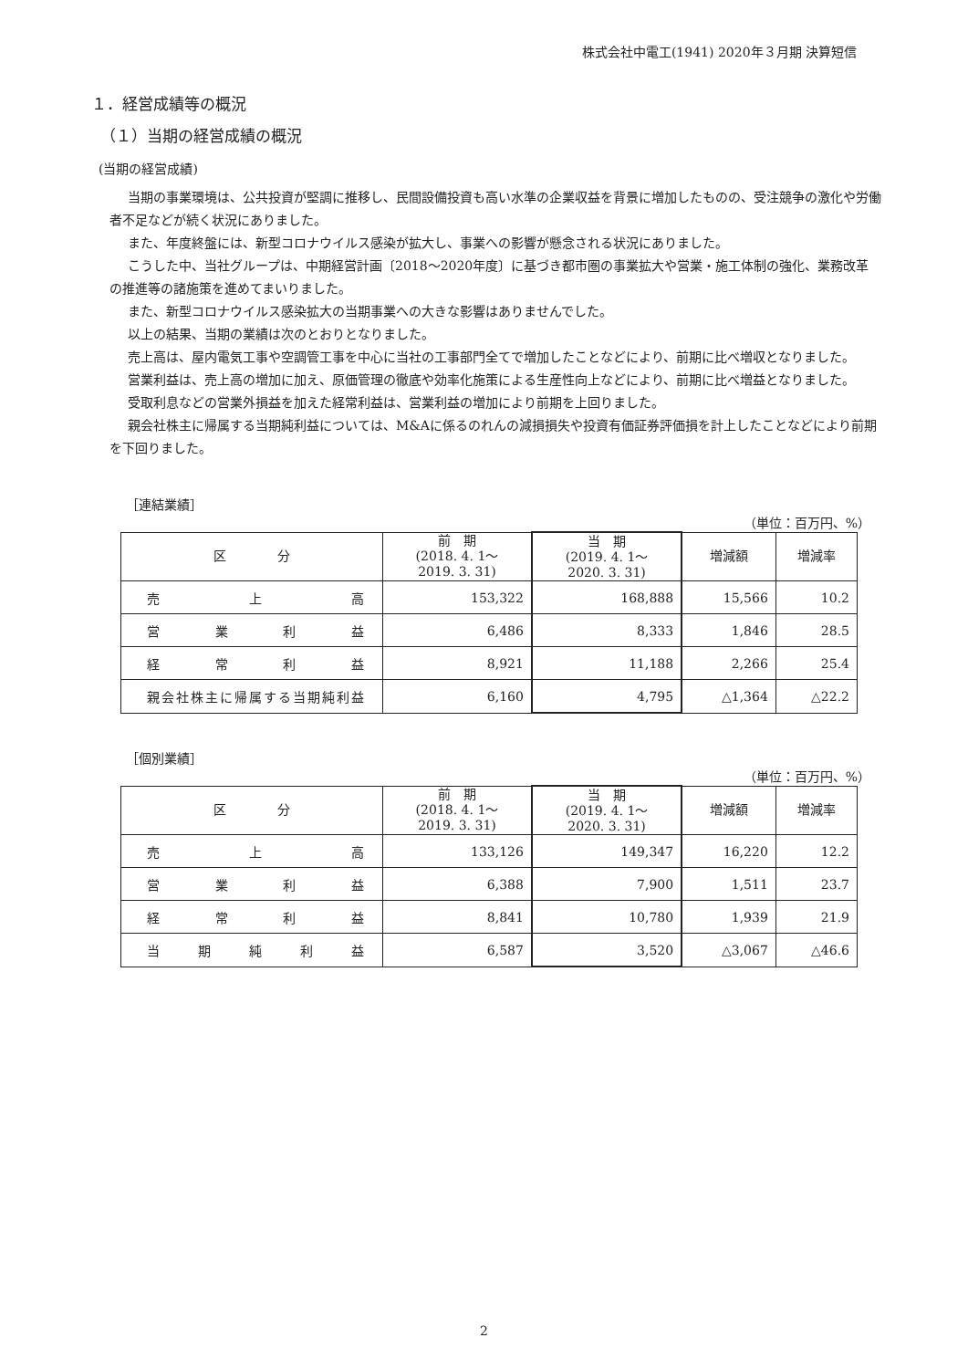株式会社中電工(1941) 2020年３月期 決算短信
１．経営成績等の概況
（１）当期の経営成績の概況
(当期の経営成績)
当期の事業環境は、公共投資が堅調に推移し、民間設備投資も高い水準の企業収益を背景に増加したものの、受注競争の激化や労働者不足などが続く状況にありました。
また、年度終盤には、新型コロナウイルス感染が拡大し、事業への影響が懸念される状況にありました。
こうした中、当社グループは、中期経営計画〔2018～2020年度〕に基づき都市圏の事業拡大や営業・施工体制の強化、業務改革の推進等の諸施策を進めてまいりました。
また、新型コロナウイルス感染拡大の当期事業への大きな影響はありませんでした。
以上の結果、当期の業績は次のとおりとなりました。
売上高は、屋内電気工事や空調管工事を中心に当社の工事部門全てで増加したことなどにより、前期に比べ増収となりました。
営業利益は、売上高の増加に加え、原価管理の徹底や効率化施策による生産性向上などにより、前期に比べ増益となりました。
受取利息などの営業外損益を加えた経常利益は、営業利益の増加により前期を上回りました。
親会社株主に帰属する当期純利益については、M&Aに係るのれんの減損損失や投資有価証券評価損を計上したことなどにより前期を下回りました。
［連結業績］
（単位：百万円、%）
| 区 分 | 前 期 (2018. 4. 1～ 2019. 3. 31) | 当 期 (2019. 4. 1～ 2020. 3. 31) | 増減額 | 増減率 |
| --- | --- | --- | --- | --- |
| 売上高 | 153,322 | 168,888 | 15,566 | 10.2 |
| 営業利益 | 6,486 | 8,333 | 1,846 | 28.5 |
| 経常利益 | 8,921 | 11,188 | 2,266 | 25.4 |
| 親会社株主に帰属する当期純利益 | 6,160 | 4,795 | △1,364 | △22.2 |
［個別業績］
（単位：百万円、%）
| 区 分 | 前 期 (2018. 4. 1～ 2019. 3. 31) | 当 期 (2019. 4. 1～ 2020. 3. 31) | 増減額 | 増減率 |
| --- | --- | --- | --- | --- |
| 売上高 | 133,126 | 149,347 | 16,220 | 12.2 |
| 営業利益 | 6,388 | 7,900 | 1,511 | 23.7 |
| 経常利益 | 8,841 | 10,780 | 1,939 | 21.9 |
| 当期純利益 | 6,587 | 3,520 | △3,067 | △46.6 |
2